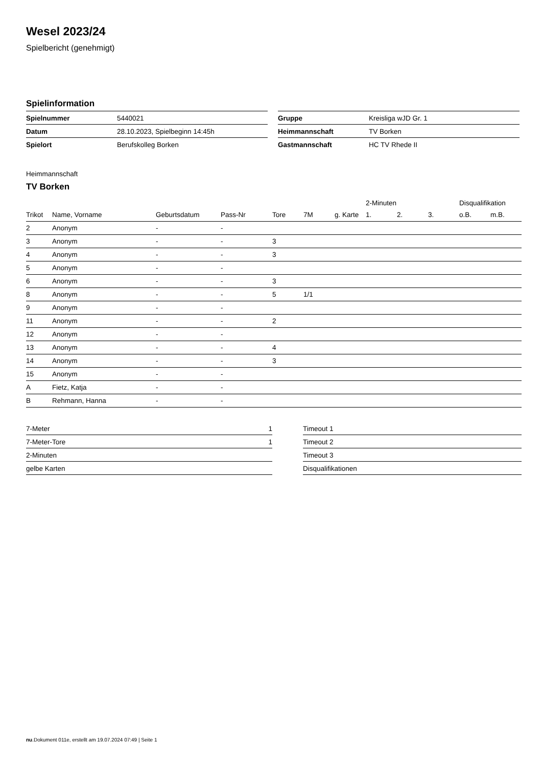Wesel 2023/24
Spielbericht (genehmigt)
Spielinformation
| Spielnummer | 5440021 |
| Datum | 28.10.2023, Spielbeginn 14:45h |
| Spielort | Berufskolleg Borken |
| Gruppe | Kreisliga wJD Gr. 1 |
| Heimmannschaft | TV Borken |
| Gastmannschaft | HC TV Rhede II |
Heimmannschaft
TV Borken
| | | | | | | | 2-Minuten | | | Disqualifikation | |
| --- | --- | --- | --- | --- | --- | --- | --- | --- | --- | --- | --- |
| Trikot | Name, Vorname | Geburtsdatum | Pass-Nr | Tore | 7M | g. Karte | 1. | 2. | 3. | o.B. | m.B. |
| 2 | Anonym | - | - | | | | | | | | |
| 3 | Anonym | - | - | 3 | | | | | | | |
| 4 | Anonym | - | - | 3 | | | | | | | |
| 5 | Anonym | - | - | | | | | | | | |
| 6 | Anonym | - | - | 3 | | | | | | | |
| 8 | Anonym | - | - | 5 | 1/1 | | | | | | |
| 9 | Anonym | - | - | | | | | | | | |
| 11 | Anonym | - | - | 2 | | | | | | | |
| 12 | Anonym | - | - | | | | | | | | |
| 13 | Anonym | - | - | 4 | | | | | | | |
| 14 | Anonym | - | - | 3 | | | | | | | |
| 15 | Anonym | - | - | | | | | | | | |
| A | Fietz, Katja | - | - | | | | | | | | |
| B | Rehmann, Hanna | - | - | | | | | | | | |
| 7-Meter | 1 |
| 7-Meter-Tore | 1 |
| 2-Minuten | |
| gelbe Karten | |
| Timeout 1 |
| Timeout 2 |
| Timeout 3 |
| Disqualifikationen |
nu.Dokument 011e, erstellt am 19.07.2024 07:49 | Seite 1